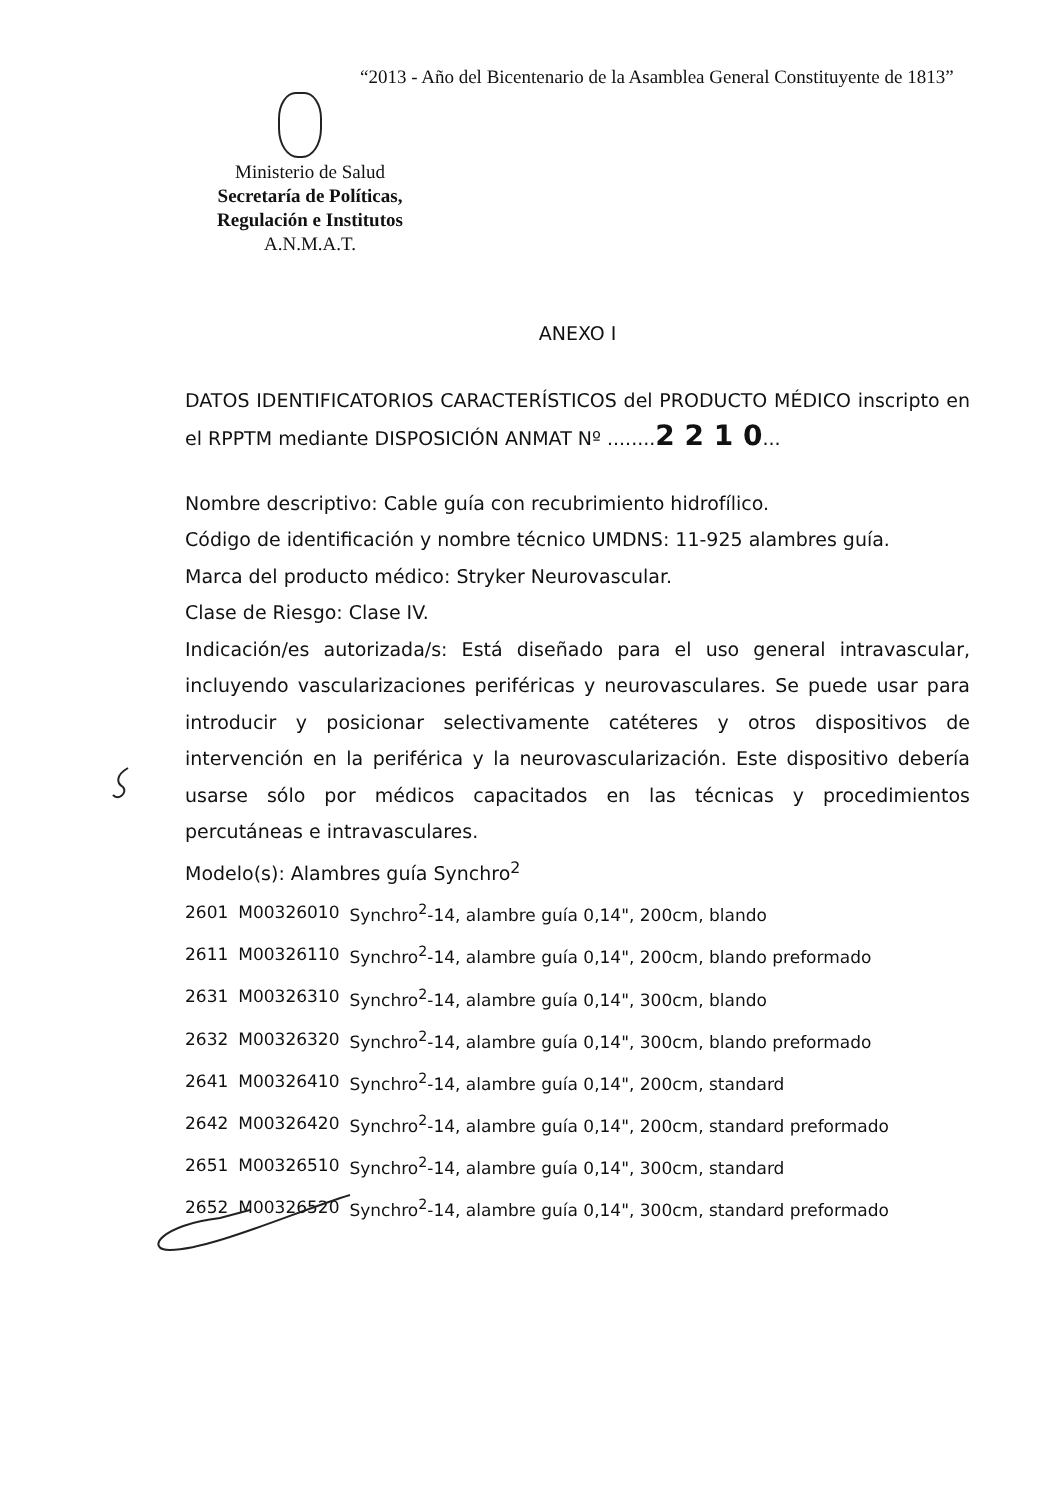“2013 - Año del Bicentenario de la Asamblea General Constituyente de 1813”
Ministerio de Salud
Secretaría de Políticas,
Regulación e Institutos
A.N.M.A.T.
ANEXO I
DATOS IDENTIFICATORIOS CARACTERÍSTICOS del PRODUCTO MÉDICO inscripto en el RPPTM mediante DISPOSICIÓN ANMAT Nº ........2 2 1 0...
Nombre descriptivo: Cable guía con recubrimiento hidrofílico.
Código de identificación y nombre técnico UMDNS: 11-925 alambres guía.
Marca del producto médico: Stryker Neurovascular.
Clase de Riesgo: Clase IV.
Indicación/es autorizada/s: Está diseñado para el uso general intravascular, incluyendo vascularizaciones periféricas y neurovasculares. Se puede usar para introducir y posicionar selectivamente catéteres y otros dispositivos de intervención en la periférica y la neurovascularización. Este dispositivo debería usarse sólo por médicos capacitados en las técnicas y procedimientos percutáneas e intravasculares.
Modelo(s): Alambres guía Synchro<sup>2</sup>
| 2601 | M00326010 | Synchro<sup>2</sup>-14, alambre guía 0,14", 200cm, blando |
| 2611 | M00326110 | Synchro<sup>2</sup>-14, alambre guía 0,14", 200cm, blando preformado |
| 2631 | M00326310 | Synchro<sup>2</sup>-14, alambre guía 0,14", 300cm, blando |
| 2632 | M00326320 | Synchro<sup>2</sup>-14, alambre guía 0,14", 300cm, blando preformado |
| 2641 | M00326410 | Synchro<sup>2</sup>-14, alambre guía 0,14", 200cm, standard |
| 2642 | M00326420 | Synchro<sup>2</sup>-14, alambre guía 0,14", 200cm, standard preformado |
| 2651 | M00326510 | Synchro<sup>2</sup>-14, alambre guía 0,14", 300cm, standard |
| 2652 | M00326520 | Synchro<sup>2</sup>-14, alambre guía 0,14", 300cm, standard preformado |